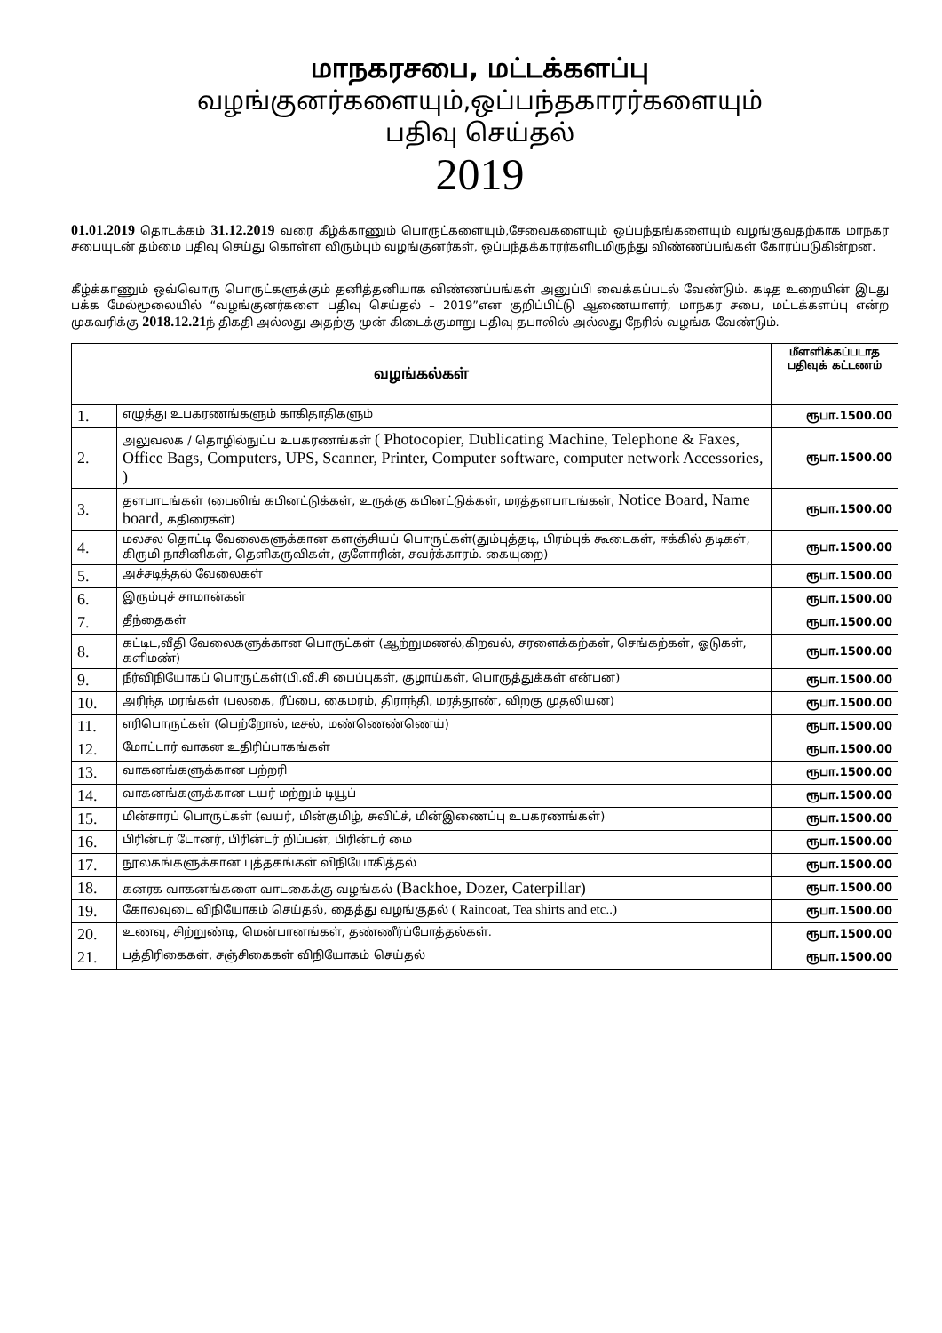மாநகரசபை, மட்டக்களப்பு
வழங்குனர்களையும்,ஒப்பந்தகாரர்களையும்
பதிவு செய்தல்
2019
01.01.2019 தொடக்கம் 31.12.2019 வரை கீழ்க்காணும் பொருட்களையும்,சேவைகளையும் ஒப்பந்தங்களையும் வழங்குவதற்காக மாநகர சபையுடன் தம்மை பதிவு செய்து கொள்ள விரும்பும் வழங்குனர்கள், ஒப்பந்தக்காரர்களிடமிருந்து விண்ணப்பங்கள் கோரப்படுகின்றன.
கீழ்க்காணும் ஒவ்வொரு பொருட்களுக்கும் தனித்தனியாக விண்ணப்பங்கள் அனுப்பி வைக்கப்படல் வேண்டும். கடித உறையின் இடது பக்க மேல்மூலையில் “வழங்குனர்களை பதிவு செய்தல் – 2019”என குறிப்பிட்டு ஆணையாளர், மாநகர சபை, மட்டக்களப்பு என்ற முகவரிக்கு 2018.12.21ந் திகதி அல்லது அதற்கு முன் கிடைக்குமாறு பதிவு தபாலில் அல்லது நேரில் வழங்க வேண்டும்.
| வழங்கல்கள் | | மீளளிக்கப்படாத பதிவுக் கட்டணம் |
| --- | --- | --- |
| 1. | எழுத்து உபகரணங்களும் காகிதாதிகளும் | ரூபா.1500.00 |
| 2. | அலுவலக / தொழில்நுட்ப உபகரணங்கள் ( Photocopier, Dublicating Machine, Telephone & Faxes, Office Bags, Computers, UPS, Scanner, Printer, Computer software, computer network Accessories, ) | ரூபா.1500.00 |
| 3. | தளபாடங்கள் (பைலிங் கபினட்டுக்கள், உருக்கு கபினட்டுக்கள், மரத்தளபாடங்கள், Notice Board, Name board, கதிரைகள்) | ரூபா.1500.00 |
| 4. | மலசல தொட்டி வேலைகளுக்கான களஞ்சியப் பொருட்கள்(தும்புத்தடி, பிரம்புக் கூடைகள், ஈக்கில் தடிகள், கிருமி நாசினிகள், தெளிகருவிகள், குளோரின், சவர்க்காரம். கையுறை) | ரூபா.1500.00 |
| 5. | அச்சடித்தல் வேலைகள் | ரூபா.1500.00 |
| 6. | இரும்புச் சாமான்கள் | ரூபா.1500.00 |
| 7. | தீந்தைகள் | ரூபா.1500.00 |
| 8. | கட்டிட,வீதி வேலைகளுக்கான பொருட்கள் (ஆற்றுமணல்,கிறவல், சரளைக்கற்கள், செங்கற்கள், ஓடுகள், களிமண்) | ரூபா.1500.00 |
| 9. | நீர்விநியோகப் பொருட்கள்(பி.வீ.சி பைப்புகள், குழாய்கள், பொருத்துக்கள் என்பன) | ரூபா.1500.00 |
| 10. | அரிந்த மரங்கள் (பலகை, ரீப்பை, கைமரம், திராந்தி, மரத்தூண், விறகு முதலியன) | ரூபா.1500.00 |
| 11. | எரிபொருட்கள் (பெற்றோல், டீசல், மண்ணெண்ணெய்) | ரூபா.1500.00 |
| 12. | மோட்டார் வாகன உதிரிப்பாகங்கள் | ரூபா.1500.00 |
| 13. | வாகனங்களுக்கான பற்றரி | ரூபா.1500.00 |
| 14. | வாகனங்களுக்கான டயர் மற்றும் டியூப் | ரூபா.1500.00 |
| 15. | மின்சாரப் பொருட்கள் (வயர், மின்குமிழ், சுவிட்ச், மின்இணைப்பு உபகரணங்கள்) | ரூபா.1500.00 |
| 16. | பிரின்டர் டோனர், பிரின்டர் றிப்பன், பிரின்டர் மை | ரூபா.1500.00 |
| 17. | நூலகங்களுக்கான புத்தகங்கள் விநியோகித்தல் | ரூபா.1500.00 |
| 18. | கனரக வாகனங்களை வாடகைக்கு வழங்கல் (Backhoe, Dozer, Caterpillar) | ரூபா.1500.00 |
| 19. | கோலவுடை விநியோகம் செய்தல், தைத்து வழங்குதல் ( Raincoat, Tea shirts and etc..) | ரூபா.1500.00 |
| 20. | உணவு, சிற்றுண்டி, மென்பானங்கள், தண்ணீர்ப்போத்தல்கள். | ரூபா.1500.00 |
| 21. | பத்திரிகைகள், சஞ்சிகைகள் விநியோகம் செய்தல் | ரூபா.1500.00 |